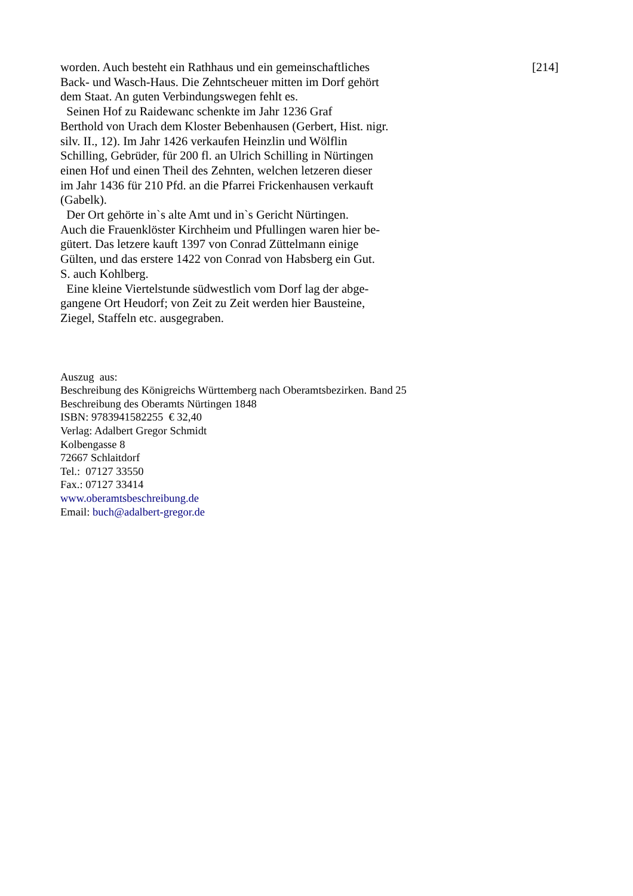worden. Auch besteht ein Rathhaus und ein gemeinschaftliches
Back- und Wasch-Haus. Die Zehntscheuer mitten im Dorf gehört
dem Staat. An guten Verbindungswegen fehlt es.
Seinen Hof zu Raidewanc schenkte im Jahr 1236 Graf
Berthold von Urach dem Kloster Bebenhausen (Gerbert, Hist. nigr.
silv. II., 12). Im Jahr 1426 verkaufen Heinzlin und Wölflin
Schilling, Gebrüder, für 200 fl. an Ulrich Schilling in Nürtingen
einen Hof und einen Theil des Zehnten, welchen letzeren dieser
im Jahr 1436 für 210 Pfd. an die Pfarrei Frickenhausen verkauft
(Gabelk).
Der Ort gehörte in`s alte Amt und in`s Gericht Nürtingen.
Auch die Frauenklöster Kirchheim und Pfullingen waren hier be-
gütert. Das letzere kauft 1397 von Conrad Züttelmann einige
Gülten, und das erstere 1422 von Conrad von Habsberg ein Gut.
S. auch Kohlberg.
Eine kleine Viertelstunde südwestlich vom Dorf lag der abge-
gangene Ort Heudorf; von Zeit zu Zeit werden hier Bausteine,
Ziegel, Staffeln etc. ausgegraben.
[214]
Auszug aus:
Beschreibung des Königreichs Württemberg nach Oberamtsbezirken. Band 25
Beschreibung des Oberamts Nürtingen 1848
ISBN: 9783941582255 € 32,40
Verlag: Adalbert Gregor Schmidt
Kolbengasse 8
72667 Schlaitdorf
Tel.: 07127 33550
Fax.: 07127 33414
www.oberamtsbeschreibung.de
Email: buch@adalbert-gregor.de